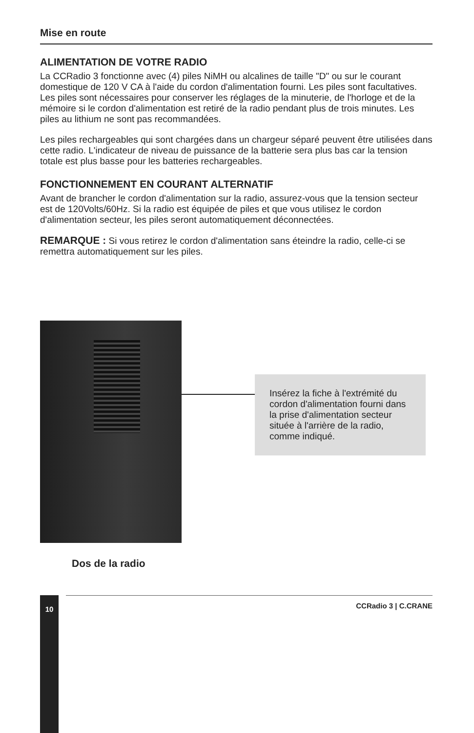Mise en route
ALIMENTATION DE VOTRE RADIO
La CCRadio 3 fonctionne avec (4) piles NiMH ou alcalines de taille "D" ou sur le courant domestique de 120 V CA à l'aide du cordon d'alimentation fourni. Les piles sont facultatives. Les piles sont nécessaires pour conserver les réglages de la minuterie, de l'horloge et de la mémoire si le cordon d'alimentation est retiré de la radio pendant plus de trois minutes. Les piles au lithium ne sont pas recommandées.
Les piles rechargeables qui sont chargées dans un chargeur séparé peuvent être utilisées dans cette radio. L'indicateur de niveau de puissance de la batterie sera plus bas car la tension totale est plus basse pour les batteries rechargeables.
FONCTIONNEMENT EN COURANT ALTERNATIF
Avant de brancher le cordon d'alimentation sur la radio, assurez-vous que la tension secteur est de 120Volts/60Hz. Si la radio est équipée de piles et que vous utilisez le cordon d'alimentation secteur, les piles seront automatiquement déconnectées.
REMARQUE : Si vous retirez le cordon d'alimentation sans éteindre la radio, celle-ci se remettra automatiquement sur les piles.
Insérez la fiche à l'extrémité du cordon d'alimentation fourni dans la prise d'alimentation secteur située à l'arrière de la radio, comme indiqué.
Dos de la radio
10 CCRadio 3 | C.CRANE